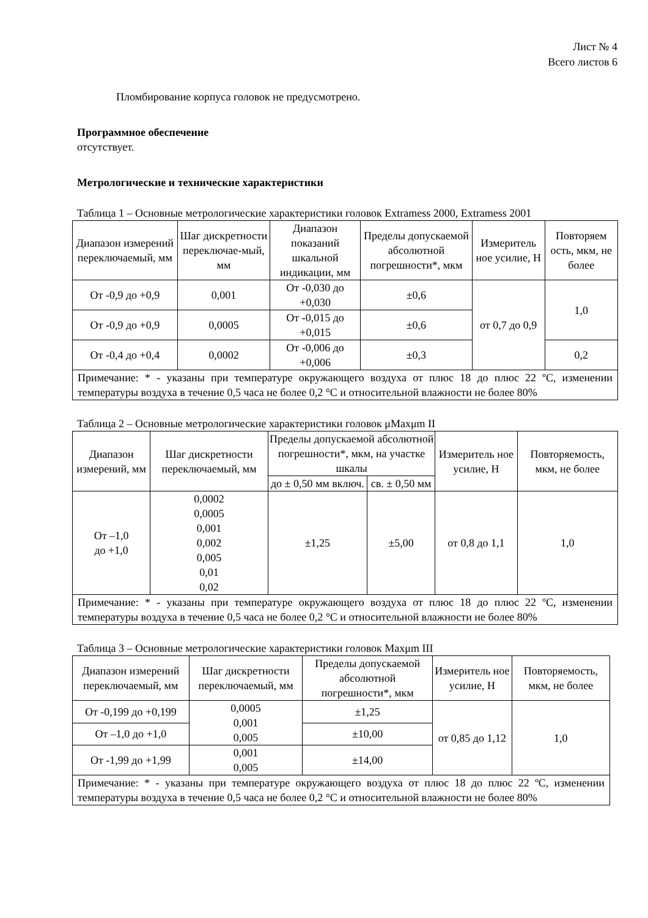Лист № 4
Всего листов 6
Пломбирование корпуса головок не предусмотрено.
Программное обеспечение
отсутствует.
Метрологические и технические характеристики
Таблица 1 – Основные метрологические характеристики головок Extramess 2000, Extramess 2001
| Диапазон измерений переключаемый, мм | Шаг дискретности переключае-мый, мм | Диапазон показаний шкальной индикации, мм | Пределы допускаемой абсолютной погрешности*, мкм | Измеритель ное усилие, Н | Повторяем ость, мкм, не более |
| --- | --- | --- | --- | --- | --- |
| От -0,9 до +0,9 | 0,001 | От -0,030 до +0,030 | ±0,6 | от 0,7 до 0,9 | 1,0 |
| От -0,9 до +0,9 | 0,0005 | От -0,015 до +0,015 | ±0,6 | | |
| От -0,4 до +0,4 | 0,0002 | От -0,006 до +0,006 | ±0,3 | | 0,2 |
| Примечание: * - указаны при температуре окружающего воздуха от плюс 18 до плюс 22 ºС, изменении температуры воздуха в течение 0,5 часа не более 0,2 °С и относительной влажности не более 80% | | | | | |
Таблица 2 – Основные метрологические характеристики головок μMaxμm II
| Диапазон измерений, мм | Шаг дискретности переключаемый, мм | Пределы допускаемой абсолютной погрешности*, мкм, на участке шкалы | | Измеритель ное усилие, Н | Повторяемость, мкм, не более |
| --- | --- | --- | --- | --- | --- |
| | | до ± 0,50 мм включ. | св. ± 0,50 мм | | |
| От –1,0 до +1,0 | 0,0002 0,0005 0,001 0,002 0,005 0,01 0,02 | ±1,25 | ±5,00 | от 0,8 до 1,1 | 1,0 |
| Примечание: * - указаны при температуре окружающего воздуха от плюс 18 до плюс 22 ºС, изменении температуры воздуха в течение 0,5 часа не более 0,2 °С и относительной влажности не более 80% | | | | | |
Таблица 3 – Основные метрологические характеристики головок Maxμm III
| Диапазон измерений переключаемый, мм | Шаг дискретности переключаемый, мм | Пределы допускаемой абсолютной погрешности*, мкм | Измеритель ное усилие, Н | Повторяемость, мкм, не более |
| --- | --- | --- | --- | --- |
| От -0,199 до +0,199 | 0,0005 0,001 0,005 | ±1,25 | от 0,85 до 1,12 | 1,0 |
| От –1,0 до +1,0 | | ±10,00 | | |
| От -1,99 до +1,99 | 0,001 0,005 | ±14,00 | | |
| Примечание: * - указаны при температуре окружающего воздуха от плюс 18 до плюс 22 ºС, изменении температуры воздуха в течение 0,5 часа не более 0,2 °С и относительной влажности не более 80% | | | | |